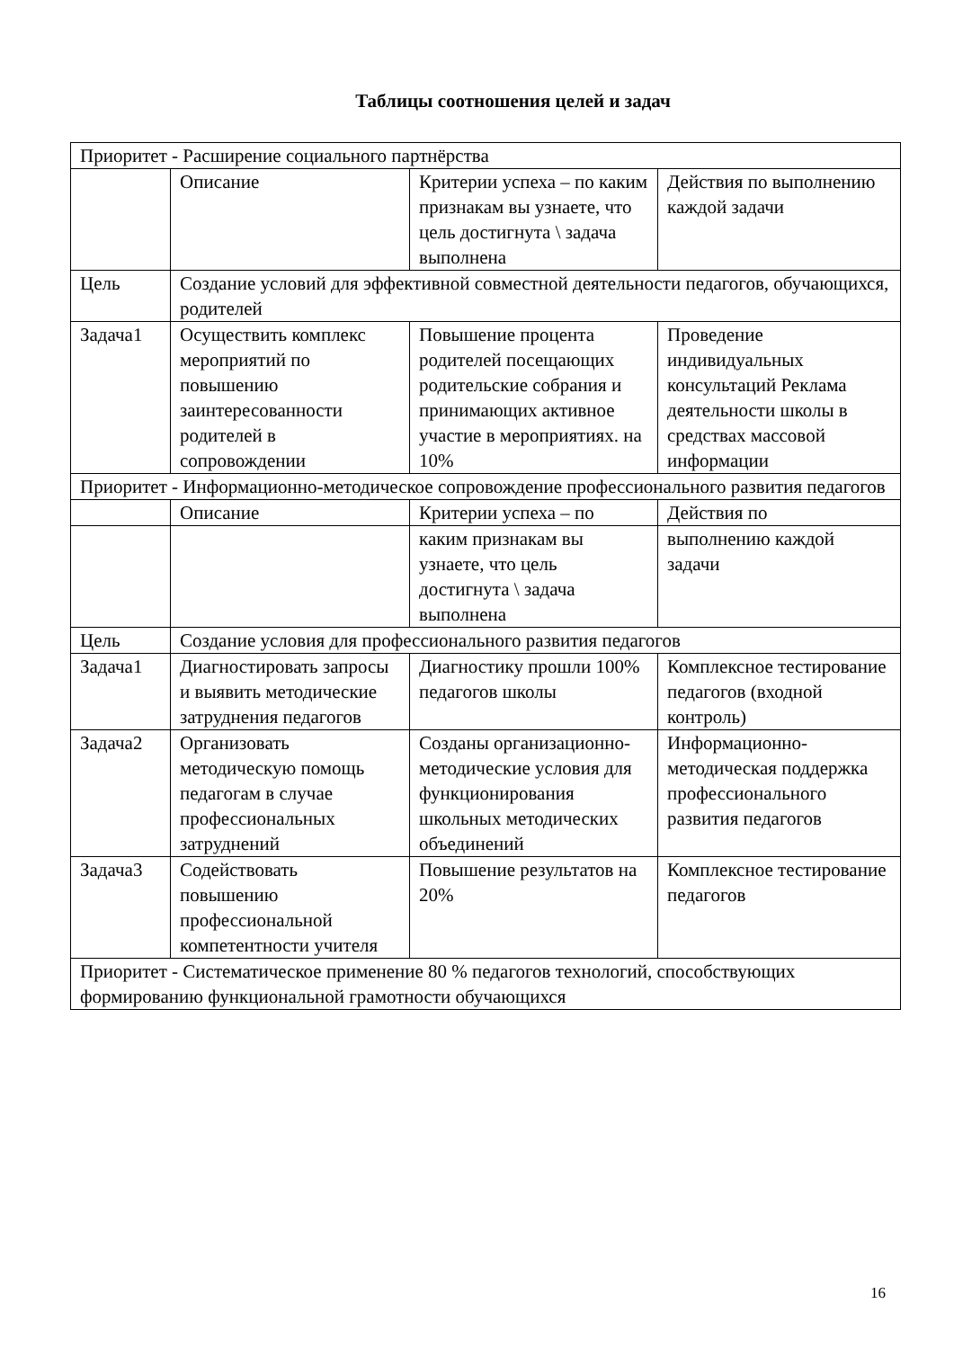Таблицы соотношения целей и задач
| Приоритет - Расширение социального партнёрства | | | |
| | Описание | Критерии успеха – по каким признакам вы узнаете, что цель достигнута \ задача выполнена | Действия по выполнению каждой задачи |
| Цель | Создание условий для эффективной совместной деятельности педагогов, обучающихся, родителей | | |
| Задача1 | Осуществить комплекс мероприятий по повышению заинтересованности родителей в сопровождении | Повышение процента родителей посещающих родительские собрания и принимающих активное участие в мероприятиях. на 10% | Проведение индивидуальных консультаций Реклама деятельности школы в средствах массовой информации |
| Приоритет - Информационно-методическое сопровождение профессионального развития педагогов | | | |
| | Описание | Критерии успеха – по | Действия по |
| | | каким признакам вы узнаете, что цель достигнута \ задача выполнена | выполнению каждой задачи |
| Цель | Создание условия для профессионального развития педагогов | | |
| Задача1 | Диагностировать запросы и выявить методические затруднения педагогов | Диагностику прошли 100% педагогов школы | Комплексное тестирование педагогов (входной контроль) |
| Задача2 | Организовать методическую помощь педагогам в случае профессиональных затруднений | Созданы организационно-методические условия для функционирования школьных методических объединений | Информационно-методическая поддержка профессионального развития педагогов |
| Задача3 | Содействовать повышению профессиональной компетентности учителя | Повышение результатов на 20% | Комплексное тестирование педагогов |
| Приоритет - Систематическое применение 80 % педагогов технологий, способствующих формированию функциональной грамотности обучающихся | | | |
16